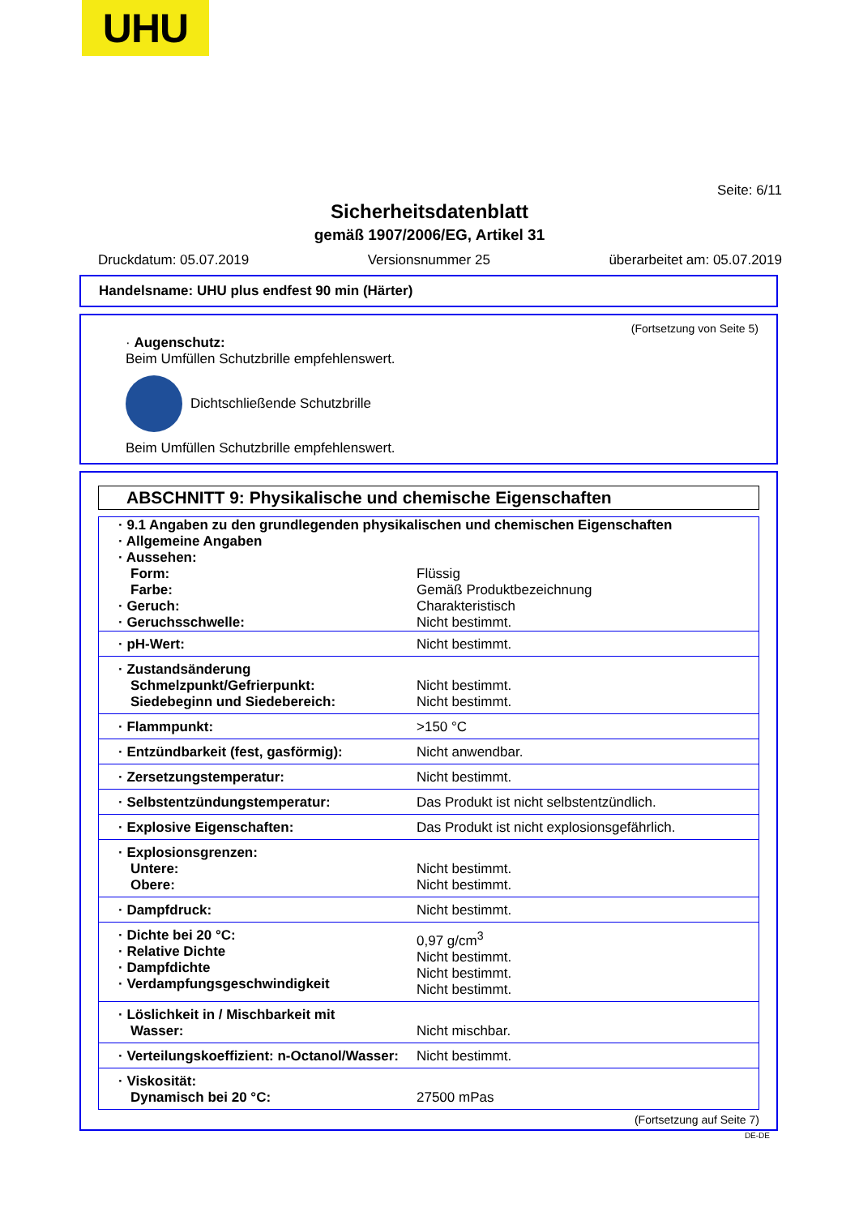UHU
Seite: 6/11
Sicherheitsdatenblatt
gemäß 1907/2006/EG, Artikel 31
Druckdatum: 05.07.2019 Versionsnummer 25 überarbeitet am: 05.07.2019
Handelsname: UHU plus endfest 90 min (Härter)
(Fortsetzung von Seite 5)
· Augenschutz:
Beim Umfüllen Schutzbrille empfehlenswert.
Dichtschließende Schutzbrille
Beim Umfüllen Schutzbrille empfehlenswert.
ABSCHNITT 9: Physikalische und chemische Eigenschaften
| · 9.1 Angaben zu den grundlegenden physikalischen und chemischen Eigenschaften · Allgemeine Angaben · Aussehen: | |
| Form: Farbe: · Geruch: · Geruchsschwelle: | Flüssig Gemäß Produktbezeichnung Charakteristisch Nicht bestimmt. |
| · pH-Wert: | Nicht bestimmt. |
| · Zustandsänderung Schmelzpunkt/Gefrierpunkt: Siedebeginn und Siedebereich: | Nicht bestimmt. Nicht bestimmt. |
| · Flammpunkt: | >150 °C |
| · Entzündbarkeit (fest, gasförmig): | Nicht anwendbar. |
| · Zersetzungstemperatur: | Nicht bestimmt. |
| · Selbstentzündungstemperatur: | Das Produkt ist nicht selbstentzündlich. |
| · Explosive Eigenschaften: | Das Produkt ist nicht explosionsgefährlich. |
| · Explosionsgrenzen: Untere: Obere: | Nicht bestimmt. Nicht bestimmt. |
| · Dampfdruck: | Nicht bestimmt. |
| · Dichte bei 20 °C: · Relative Dichte · Dampfdichte · Verdampfungsgeschwindigkeit | 0,97 g/cm<sup>3</sup> Nicht bestimmt. Nicht bestimmt. Nicht bestimmt. |
| · Löslichkeit in / Mischbarkeit mit Wasser: | Nicht mischbar. |
| · Verteilungskoeffizient: n-Octanol/Wasser: | Nicht bestimmt. |
| · Viskosität: Dynamisch bei 20 °C: | 27500 mPas |
(Fortsetzung auf Seite 7)
DE-DE